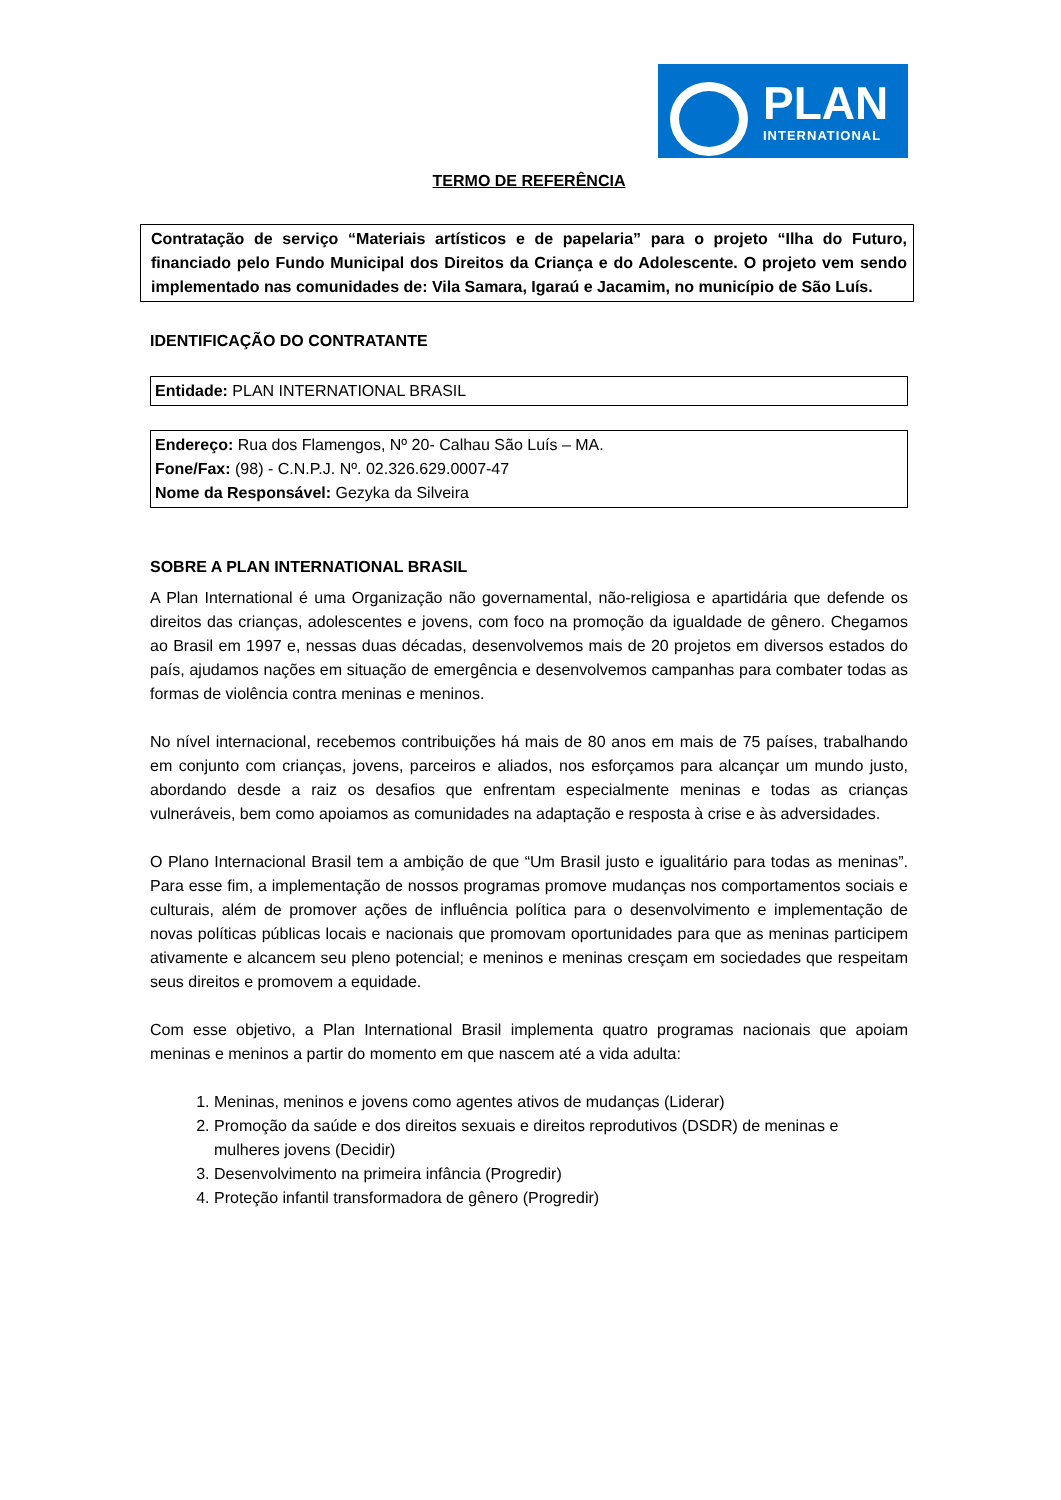PLAN
INTERNATIONAL
TERMO DE REFERÊNCIA
Contratação de serviço “Materiais artísticos e de papelaria” para o projeto “Ilha do Futuro, financiado pelo Fundo Municipal dos Direitos da Criança e do Adolescente. O projeto vem sendo implementado nas comunidades de: Vila Samara, Igaraú e Jacamim, no município de São Luís.
IDENTIFICAÇÃO DO CONTRATANTE
Entidade: PLAN INTERNATIONAL BRASIL
Endereço: Rua dos Flamengos, Nº 20- Calhau São Luís – MA.
Fone/Fax: (98) - C.N.P.J. Nº. 02.326.629.0007-47
Nome da Responsável: Gezyka da Silveira
SOBRE A PLAN INTERNATIONAL BRASIL
A Plan International é uma Organização não governamental, não-religiosa e apartidária que defende os direitos das crianças, adolescentes e jovens, com foco na promoção da igualdade de gênero. Chegamos ao Brasil em 1997 e, nessas duas décadas, desenvolvemos mais de 20 projetos em diversos estados do país, ajudamos nações em situação de emergência e desenvolvemos campanhas para combater todas as formas de violência contra meninas e meninos.
No nível internacional, recebemos contribuições há mais de 80 anos em mais de 75 países, trabalhando em conjunto com crianças, jovens, parceiros e aliados, nos esforçamos para alcançar um mundo justo, abordando desde a raiz os desafios que enfrentam especialmente meninas e todas as crianças vulneráveis, bem como apoiamos as comunidades na adaptação e resposta à crise e às adversidades.
O Plano Internacional Brasil tem a ambição de que “Um Brasil justo e igualitário para todas as meninas”. Para esse fim, a implementação de nossos programas promove mudanças nos comportamentos sociais e culturais, além de promover ações de influência política para o desenvolvimento e implementação de novas políticas públicas locais e nacionais que promovam oportunidades para que as meninas participem ativamente e alcancem seu pleno potencial; e meninos e meninas cresçam em sociedades que respeitam seus direitos e promovem a equidade.
Com esse objetivo, a Plan International Brasil implementa quatro programas nacionais que apoiam meninas e meninos a partir do momento em que nascem até a vida adulta:
1. Meninas, meninos e jovens como agentes ativos de mudanças (Liderar)
2. Promoção da saúde e dos direitos sexuais e direitos reprodutivos (DSDR) de meninas e mulheres jovens (Decidir)
3. Desenvolvimento na primeira infância (Progredir)
4. Proteção infantil transformadora de gênero (Progredir)